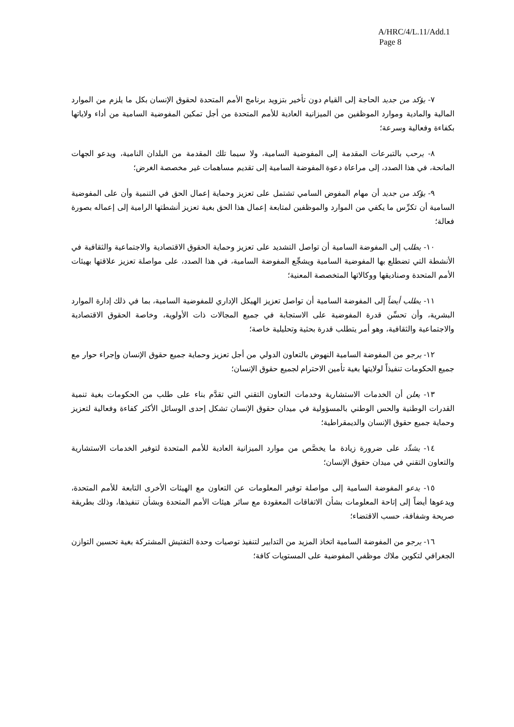A/HRC/4/L.11/Add.1
Page 8
٧- يؤكد من جديد الحاجة إلى القيام دون تأخير بتزويد برنامج الأمم المتحدة لحقوق الإنسان بكل ما يلزم من الموارد المالية والمادية وموارد الموظفين من الميزانية العادية للأمم المتحدة من أجل تمكين المفوضية السامية من أداء ولاياتها بكفاءة وفعالية وسرعة؛
٨- يرحب بالتبرعات المقدمة إلى المفوضية السامية، ولا سيما تلك المقدمة من البلدان النامية، ويدعو الجهات المانحة، في هذا الصدد، إلى مراعاة دعوة المفوضة السامية إلى تقديم مساهمات غير مخصصة الغرض؛
٩- يؤكد من جديد أن مهام المفوض السامي تشتمل على تعزيز وحماية إعمال الحق في التنمية وأن على المفوضية السامية أن تكرِّس ما يكفي من الموارد والموظفين لمتابعة إعمال هذا الحق بغية تعزيز أنشطتها الرامية إلى إعماله بصورة فعالة؛
١٠- يطلب إلى المفوضة السامية أن تواصل التشديد على تعزيز وحماية الحقوق الاقتصادية والاجتماعية والثقافية في الأنشطة التي تضطلع بها المفوضية السامية ويشجِّع المفوضة السامية، في هذا الصدد، على مواصلة تعزيز علاقتها بهيئات الأمم المتحدة وصناديقها ووكالاتها المتخصصة المعنية؛
١١- يطلب أيضاً إلى المفوضة السامية أن تواصل تعزيز الهيكل الإداري للمفوضية السامية، بما في ذلك إدارة الموارد البشرية، وأن تحسِّن قدرة المفوضية على الاستجابة في جميع المجالات ذات الأولوية، وخاصة الحقوق الاقتصادية والاجتماعية والثقافية، وهو أمر يتطلب قدرة بحثية وتحليلية خاصة؛
١٢- يرجو من المفوضة السامية النهوض بالتعاون الدولي من أجل تعزيز وحماية جميع حقوق الإنسان وإجراء حوار مع جميع الحكومات تنفيذاً لولايتها بغية تأمين الاحترام لجميع حقوق الإنسان؛
١٣- يعلن أن الخدمات الاستشارية وخدمات التعاون التقني التي تقدَّم بناء على طلب من الحكومات بغية تنمية القدرات الوطنية والحس الوطني بالمسؤولية في ميدان حقوق الإنسان تشكل إحدى الوسائل الأكثر كفاءة وفعالية لتعزيز وحماية جميع حقوق الإنسان والديمقراطية؛
١٤- يشدِّد على ضرورة زيادة ما يخصَّص من موارد الميزانية العادية للأمم المتحدة لتوفير الخدمات الاستشارية والتعاون التقني في ميدان حقوق الإنسان؛
١٥- يدعو المفوضة السامية إلى مواصلة توفير المعلومات عن التعاون مع الهيئات الأخرى التابعة للأمم المتحدة، ويدعوها أيضاً إلى إتاحة المعلومات بشأن الاتفاقات المعقودة مع سائر هيئات الأمم المتحدة وبشأن تنفيذها، وذلك بطريقة صريحة وشفافة، حسب الاقتضاء؛
١٦- يرجو من المفوضة السامية اتخاذ المزيد من التدابير لتنفيذ توصيات وحدة التفتيش المشتركة بغية تحسين التوازن الجغرافي لتكوين ملاك موظفي المفوضية على المستويات كافة؛